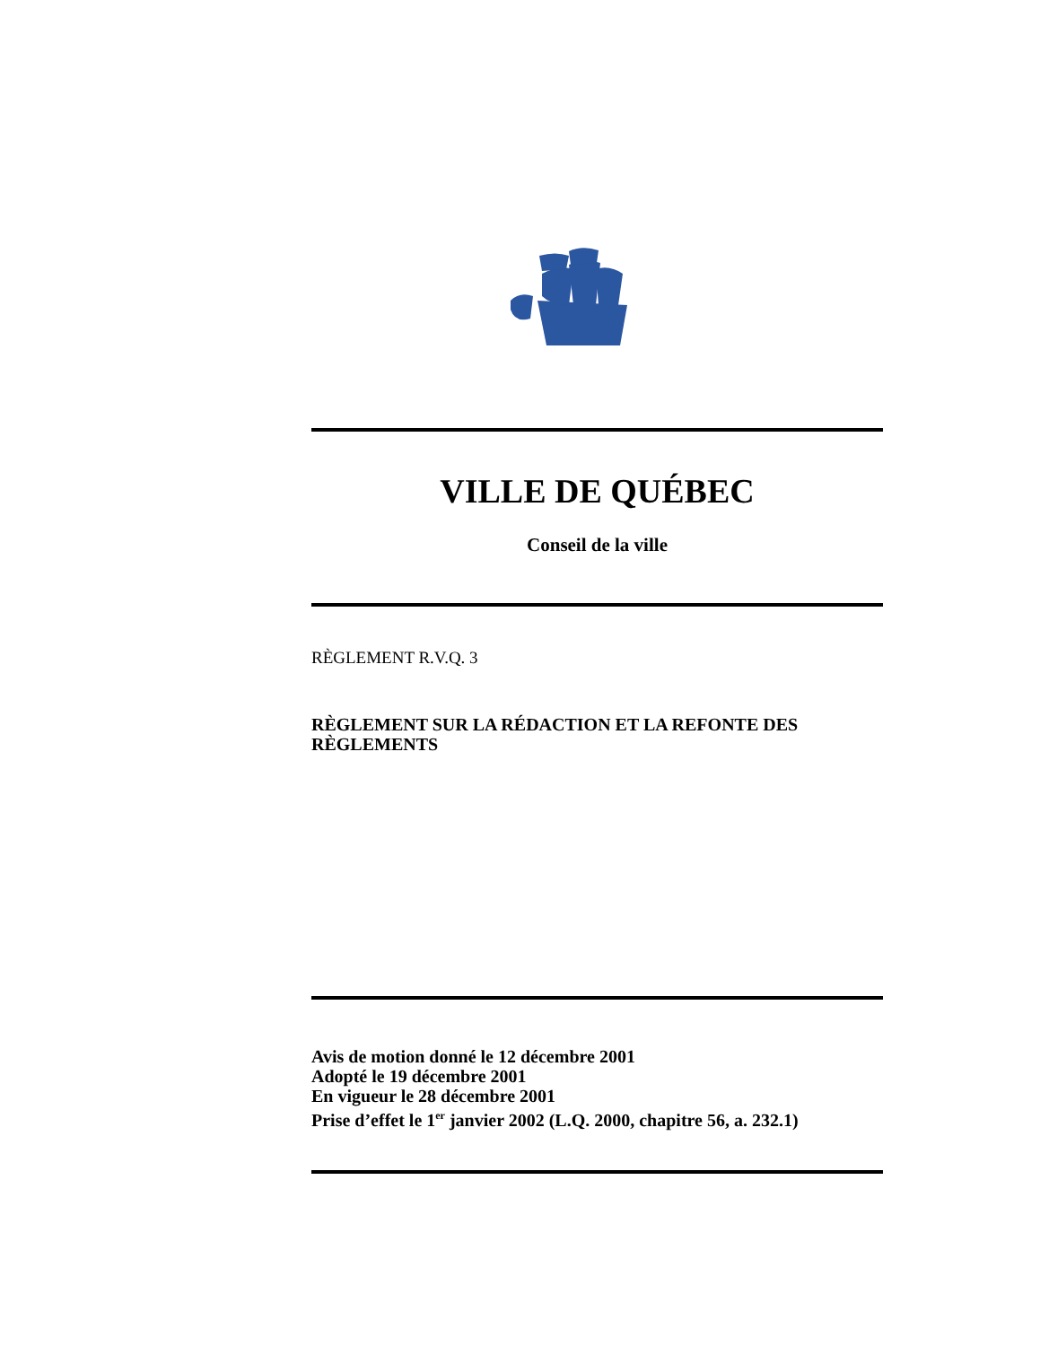VILLE DE QUÉBEC
Conseil de la ville
RÈGLEMENT R.V.Q. 3
RÈGLEMENT SUR LA RÉDACTION ET LA REFONTE DES RÈGLEMENTS
Avis de motion donné le 12 décembre 2001
Adopté le 19 décembre 2001
En vigueur le 28 décembre 2001
Prise d’effet le 1<sup>er</sup> janvier 2002 (L.Q. 2000, chapitre 56, a. 232.1)